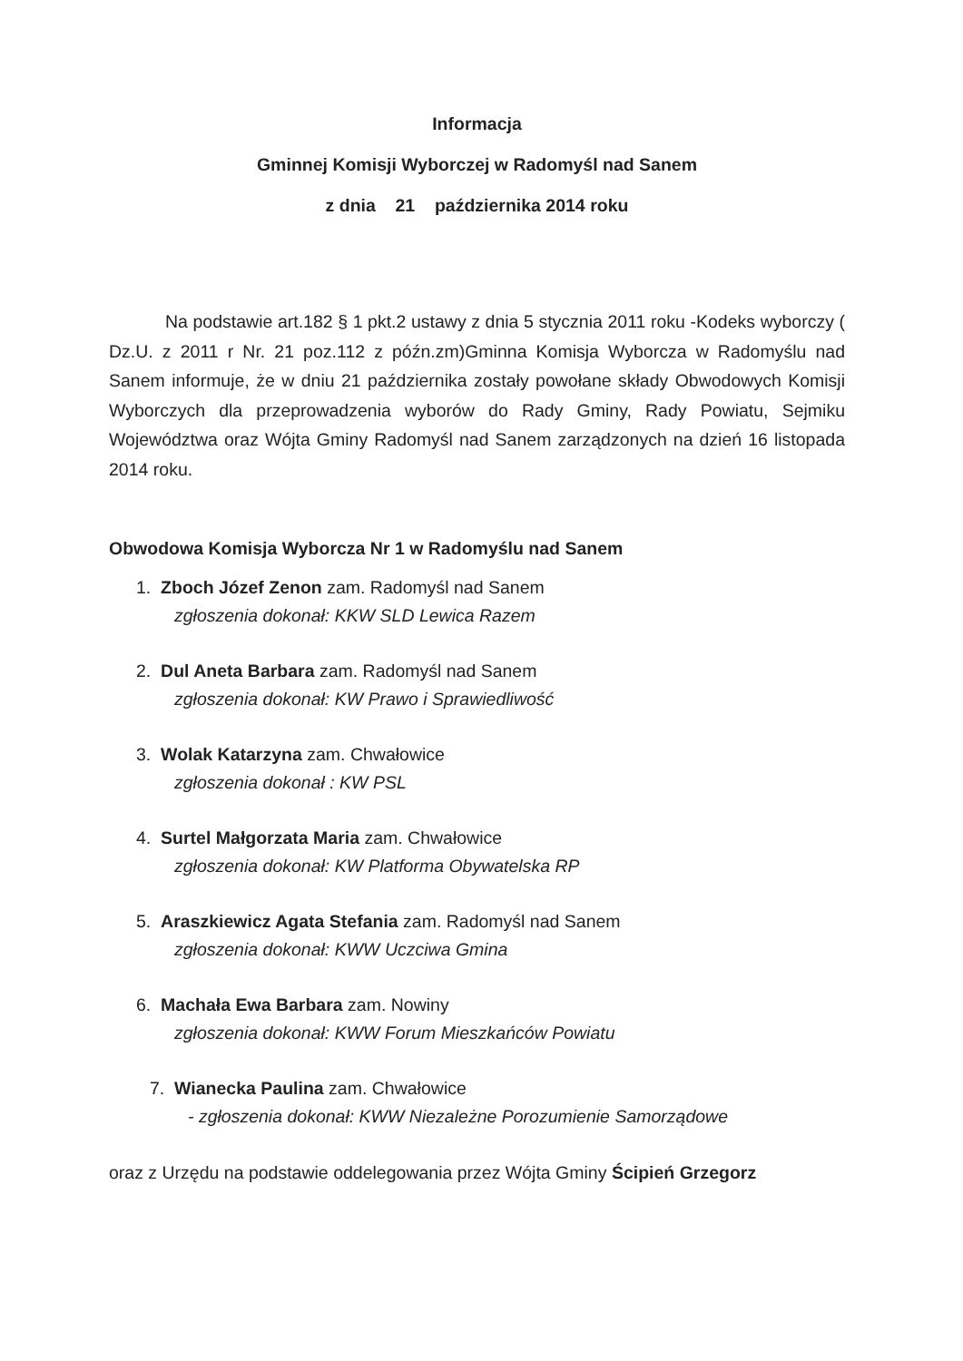Informacja
Gminnej Komisji Wyborczej w Radomyśl nad Sanem
z dnia 21 października 2014 roku
Na podstawie art.182 § 1 pkt.2 ustawy z dnia 5 stycznia 2011 roku -Kodeks wyborczy ( Dz.U. z 2011 r Nr. 21 poz.112 z późn.zm)Gminna Komisja Wyborcza w Radomyślu nad Sanem informuje, że w dniu 21 października zostały powołane składy Obwodowych Komisji Wyborczych dla przeprowadzenia wyborów do Rady Gminy, Rady Powiatu, Sejmiku Województwa oraz Wójta Gminy Radomyśl nad Sanem zarządzonych na dzień 16 listopada 2014 roku.
Obwodowa Komisja Wyborcza Nr 1 w Radomyślu nad Sanem
1. Zboch Józef Zenon zam. Radomyśl nad Sanem
zgłoszenia dokonał: KKW SLD Lewica Razem
2. Dul Aneta Barbara zam. Radomyśl nad Sanem
zgłoszenia dokonał: KW Prawo i Sprawiedliwość
3. Wolak Katarzyna zam. Chwałowice
zgłoszenia dokonał : KW PSL
4. Surtel Małgorzata Maria zam. Chwałowice
zgłoszenia dokonał: KW Platforma Obywatelska RP
5. Araszkiewicz Agata Stefania zam. Radomyśl nad Sanem
zgłoszenia dokonał: KWW Uczciwa Gmina
6. Machała Ewa Barbara zam. Nowiny
zgłoszenia dokonał: KWW Forum Mieszkańców Powiatu
7. Wianecka Paulina zam. Chwałowice
- zgłoszenia dokonał: KWW Niezależne Porozumienie Samorządowe
oraz z Urzędu na podstawie oddelegowania przez Wójta Gminy Ścipień Grzegorz